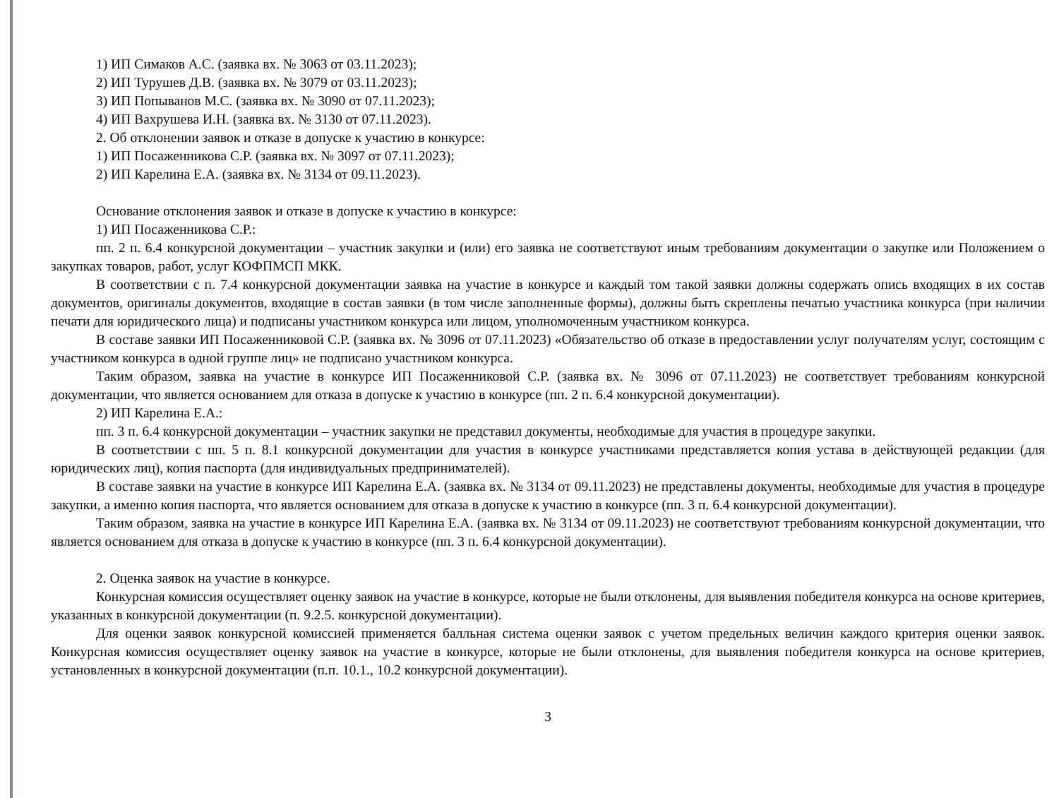1) ИП Симаков А.С. (заявка вх. № 3063 от 03.11.2023);
2) ИП Турушев Д.В. (заявка вх. № 3079 от 03.11.2023);
3) ИП Попыванов М.С. (заявка вх. № 3090 от 07.11.2023);
4) ИП Вахрушева И.Н. (заявка вх. № 3130 от 07.11.2023).
2. Об отклонении заявок и отказе в допуске к участию в конкурсе:
1) ИП Посаженникова С.Р. (заявка вх. № 3097 от 07.11.2023);
2) ИП Карелина Е.А. (заявка вх. № 3134 от 09.11.2023).
Основание отклонения заявок и отказе в допуске к участию в конкурсе:
1) ИП Посаженникова С.Р.:
пп. 2 п. 6.4 конкурсной документации – участник закупки и (или) его заявка не соответствуют иным требованиям документации о закупке или Положением о закупках товаров, работ, услуг КОФПМСП МКК.
В соответствии с п. 7.4 конкурсной документации заявка на участие в конкурсе и каждый том такой заявки должны содержать опись входящих в их состав документов, оригиналы документов, входящие в состав заявки (в том числе заполненные формы), должны быть скреплены печатью участника конкурса (при наличии печати для юридического лица) и подписаны участником конкурса или лицом, уполномоченным участником конкурса.
В составе заявки ИП Посаженниковой С.Р. (заявка вх. № 3096 от 07.11.2023) «Обязательство об отказе в предоставлении услуг получателям услуг, состоящим с участником конкурса в одной группе лиц» не подписано участником конкурса.
Таким образом, заявка на участие в конкурсе ИП Посаженниковой С.Р. (заявка вх. № 3096 от 07.11.2023) не соответствует требованиям конкурсной документации, что является основанием для отказа в допуске к участию в конкурсе (пп. 2 п. 6.4 конкурсной документации).
2) ИП Карелина Е.А.:
пп. 3 п. 6.4 конкурсной документации – участник закупки не представил документы, необходимые для участия в процедуре закупки.
В соответствии с пп. 5 п. 8.1 конкурсной документации для участия в конкурсе участниками представляется копия устава в действующей редакции (для юридических лиц), копия паспорта (для индивидуальных предпринимателей).
В составе заявки на участие в конкурсе ИП Карелина Е.А. (заявка вх. № 3134 от 09.11.2023) не представлены документы, необходимые для участия в процедуре закупки, а именно копия паспорта, что является основанием для отказа в допуске к участию в конкурсе (пп. 3 п. 6.4 конкурсной документации).
Таким образом, заявка на участие в конкурсе ИП Карелина Е.А. (заявка вх. № 3134 от 09.11.2023) не соответствуют требованиям конкурсной документации, что является основанием для отказа в допуске к участию в конкурсе (пп. 3 п. 6.4 конкурсной документации).
2. Оценка заявок на участие в конкурсе.
Конкурсная комиссия осуществляет оценку заявок на участие в конкурсе, которые не были отклонены, для выявления победителя конкурса на основе критериев, указанных в конкурсной документации (п. 9.2.5. конкурсной документации).
Для оценки заявок конкурсной комиссией применяется балльная система оценки заявок с учетом предельных величин каждого критерия оценки заявок. Конкурсная комиссия осуществляет оценку заявок на участие в конкурсе, которые не были отклонены, для выявления победителя конкурса на основе критериев, установленных в конкурсной документации (п.п. 10.1., 10.2 конкурсной документации).
3